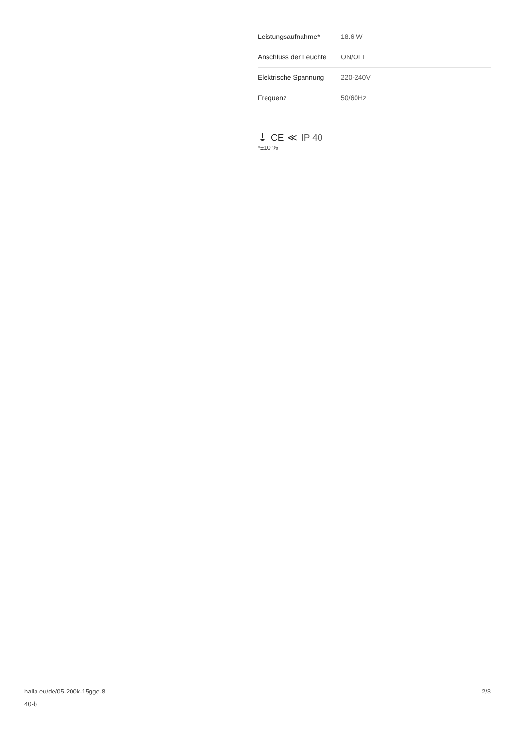| Leistungsaufnahme* | 18.6 W |
| Anschluss der Leuchte | ON/OFF |
| Elektrische Spannung | 220-240V |
| Frequenz | 50/60Hz |
⏚ CE ≪ IP 40
*±10 %
halla.eu/de/05-200k-15gge-8
40-b
2/3